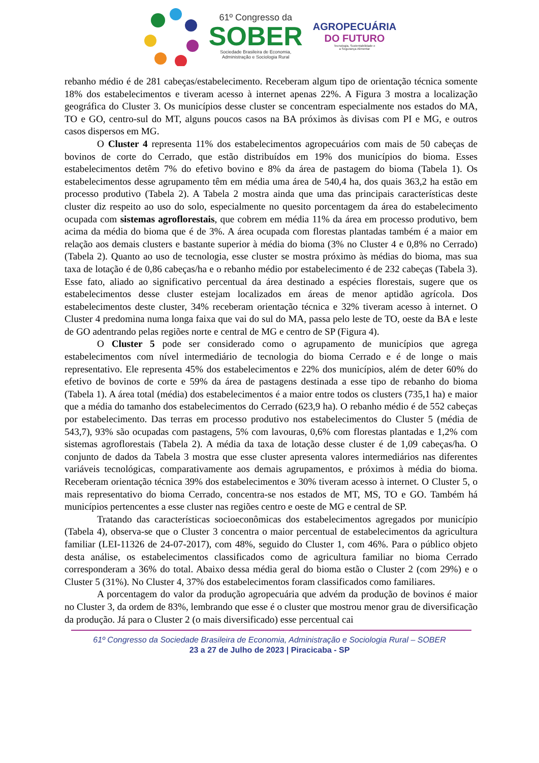61º Congresso da
SOBER
Sociedade Brasileira de Economia,
Administração e Sociologia Rural
AGROPECUÁRIA
DO FUTURO
Tecnologia, Sustentabilidade e
a Segurança Alimentar
rebanho médio é de 281 cabeças/estabelecimento. Receberam algum tipo de orientação técnica somente 18% dos estabelecimentos e tiveram acesso à internet apenas 22%. A Figura 3 mostra a localização geográfica do Cluster 3. Os municípios desse cluster se concentram especialmente nos estados do MA, TO e GO, centro-sul do MT, alguns poucos casos na BA próximos às divisas com PI e MG, e outros casos dispersos em MG.
O Cluster 4 representa 11% dos estabelecimentos agropecuários com mais de 50 cabeças de bovinos de corte do Cerrado, que estão distribuídos em 19% dos municípios do bioma. Esses estabelecimentos detêm 7% do efetivo bovino e 8% da área de pastagem do bioma (Tabela 1). Os estabelecimentos desse agrupamento têm em média uma área de 540,4 ha, dos quais 363,2 ha estão em processo produtivo (Tabela 2). A Tabela 2 mostra ainda que uma das principais características deste cluster diz respeito ao uso do solo, especialmente no quesito porcentagem da área do estabelecimento ocupada com sistemas agroflorestais, que cobrem em média 11% da área em processo produtivo, bem acima da média do bioma que é de 3%. A área ocupada com florestas plantadas também é a maior em relação aos demais clusters e bastante superior à média do bioma (3% no Cluster 4 e 0,8% no Cerrado) (Tabela 2). Quanto ao uso de tecnologia, esse cluster se mostra próximo às médias do bioma, mas sua taxa de lotação é de 0,86 cabeças/ha e o rebanho médio por estabelecimento é de 232 cabeças (Tabela 3). Esse fato, aliado ao significativo percentual da área destinado a espécies florestais, sugere que os estabelecimentos desse cluster estejam localizados em áreas de menor aptidão agrícola. Dos estabelecimentos deste cluster, 34% receberam orientação técnica e 32% tiveram acesso à internet. O Cluster 4 predomina numa longa faixa que vai do sul do MA, passa pelo leste de TO, oeste da BA e leste de GO adentrando pelas regiões norte e central de MG e centro de SP (Figura 4).
O Cluster 5 pode ser considerado como o agrupamento de municípios que agrega estabelecimentos com nível intermediário de tecnologia do bioma Cerrado e é de longe o mais representativo. Ele representa 45% dos estabelecimentos e 22% dos municípios, além de deter 60% do efetivo de bovinos de corte e 59% da área de pastagens destinada a esse tipo de rebanho do bioma (Tabela 1). A área total (média) dos estabelecimentos é a maior entre todos os clusters (735,1 ha) e maior que a média do tamanho dos estabelecimentos do Cerrado (623,9 ha). O rebanho médio é de 552 cabeças por estabelecimento. Das terras em processo produtivo nos estabelecimentos do Cluster 5 (média de 543,7), 93% são ocupadas com pastagens, 5% com lavouras, 0,6% com florestas plantadas e 1,2% com sistemas agroflorestais (Tabela 2). A média da taxa de lotação desse cluster é de 1,09 cabeças/ha. O conjunto de dados da Tabela 3 mostra que esse cluster apresenta valores intermediários nas diferentes variáveis tecnológicas, comparativamente aos demais agrupamentos, e próximos à média do bioma. Receberam orientação técnica 39% dos estabelecimentos e 30% tiveram acesso à internet. O Cluster 5, o mais representativo do bioma Cerrado, concentra-se nos estados de MT, MS, TO e GO. Também há municípios pertencentes a esse cluster nas regiões centro e oeste de MG e central de SP.
Tratando das características socioeconômicas dos estabelecimentos agregados por município (Tabela 4), observa-se que o Cluster 3 concentra o maior percentual de estabelecimentos da agricultura familiar (LEI-11326 de 24-07-2017), com 48%, seguido do Cluster 1, com 46%. Para o público objeto desta análise, os estabelecimentos classificados como de agricultura familiar no bioma Cerrado corresponderam a 36% do total. Abaixo dessa média geral do bioma estão o Cluster 2 (com 29%) e o Cluster 5 (31%). No Cluster 4, 37% dos estabelecimentos foram classificados como familiares.
A porcentagem do valor da produção agropecuária que advém da produção de bovinos é maior no Cluster 3, da ordem de 83%, lembrando que esse é o cluster que mostrou menor grau de diversificação da produção. Já para o Cluster 2 (o mais diversificado) esse percentual cai
61º Congresso da Sociedade Brasileira de Economia, Administração e Sociologia Rural – SOBER
23 a 27 de Julho de 2023 | Piracicaba - SP